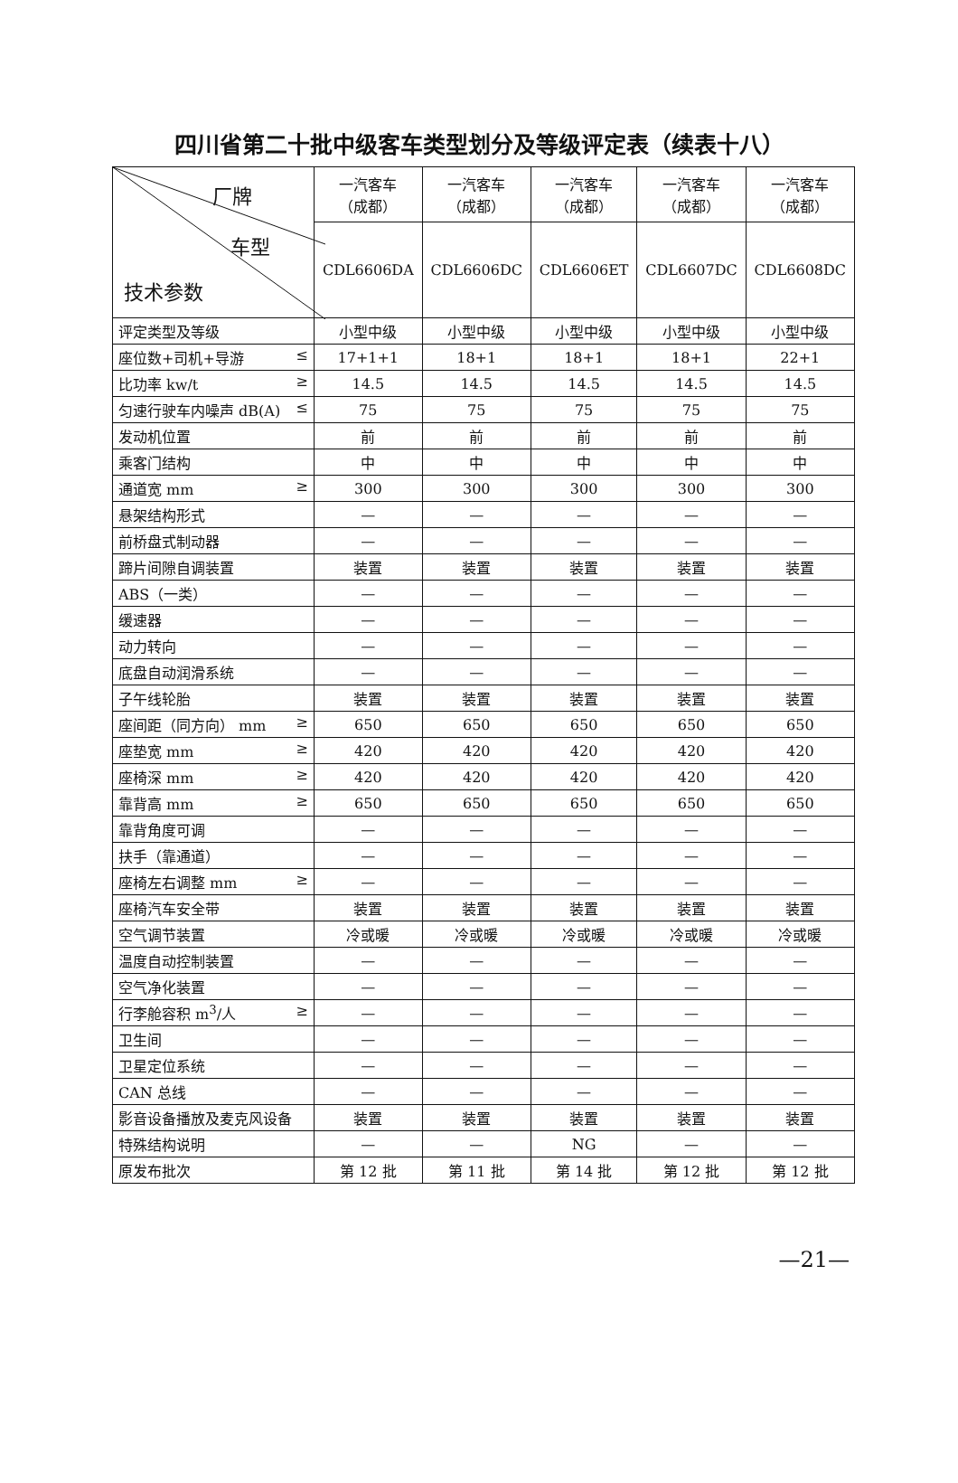四川省第二十批中级客车类型划分及等级评定表（续表十八）
| 厂牌 车型 技术参数 | 一汽客车 （成都） | 一汽客车 （成都） | 一汽客车 （成都） | 一汽客车 （成都） | 一汽客车 （成都） |
| --- | --- | --- | --- | --- | --- |
| | CDL6606DA | CDL6606DC | CDL6606ET | CDL6607DC | CDL6608DC |
| 评定类型及等级 | 小型中级 | 小型中级 | 小型中级 | 小型中级 | 小型中级 |
| 座位数+司机+导游 ≤ | 17+1+1 | 18+1 | 18+1 | 18+1 | 22+1 |
| 比功率 kw/t ≥ | 14.5 | 14.5 | 14.5 | 14.5 | 14.5 |
| 匀速行驶车内噪声 dB(A) ≤ | 75 | 75 | 75 | 75 | 75 |
| 发动机位置 | 前 | 前 | 前 | 前 | 前 |
| 乘客门结构 | 中 | 中 | 中 | 中 | 中 |
| 通道宽 mm ≥ | 300 | 300 | 300 | 300 | 300 |
| 悬架结构形式 | — | — | — | — | — |
| 前桥盘式制动器 | — | — | — | — | — |
| 蹄片间隙自调装置 | 装置 | 装置 | 装置 | 装置 | 装置 |
| ABS（一类） | — | — | — | — | — |
| 缓速器 | — | — | — | — | — |
| 动力转向 | — | — | — | — | — |
| 底盘自动润滑系统 | — | — | — | — | — |
| 子午线轮胎 | 装置 | 装置 | 装置 | 装置 | 装置 |
| 座间距（同方向） mm ≥ | 650 | 650 | 650 | 650 | 650 |
| 座垫宽 mm ≥ | 420 | 420 | 420 | 420 | 420 |
| 座椅深 mm ≥ | 420 | 420 | 420 | 420 | 420 |
| 靠背高 mm ≥ | 650 | 650 | 650 | 650 | 650 |
| 靠背角度可调 | — | — | — | — | — |
| 扶手（靠通道） | — | — | — | — | — |
| 座椅左右调整 mm ≥ | — | — | — | — | — |
| 座椅汽车安全带 | 装置 | 装置 | 装置 | 装置 | 装置 |
| 空气调节装置 | 冷或暖 | 冷或暖 | 冷或暖 | 冷或暖 | 冷或暖 |
| 温度自动控制装置 | — | — | — | — | — |
| 空气净化装置 | — | — | — | — | — |
| 行李舱容积 m<sup>3</sup>/人 ≥ | — | — | — | — | — |
| 卫生间 | — | — | — | — | — |
| 卫星定位系统 | — | — | — | — | — |
| CAN 总线 | — | — | — | — | — |
| 影音设备播放及麦克风设备 | 装置 | 装置 | 装置 | 装置 | 装置 |
| 特殊结构说明 | — | — | NG | — | — |
| 原发布批次 | 第 12 批 | 第 11 批 | 第 14 批 | 第 12 批 | 第 12 批 |
—21—